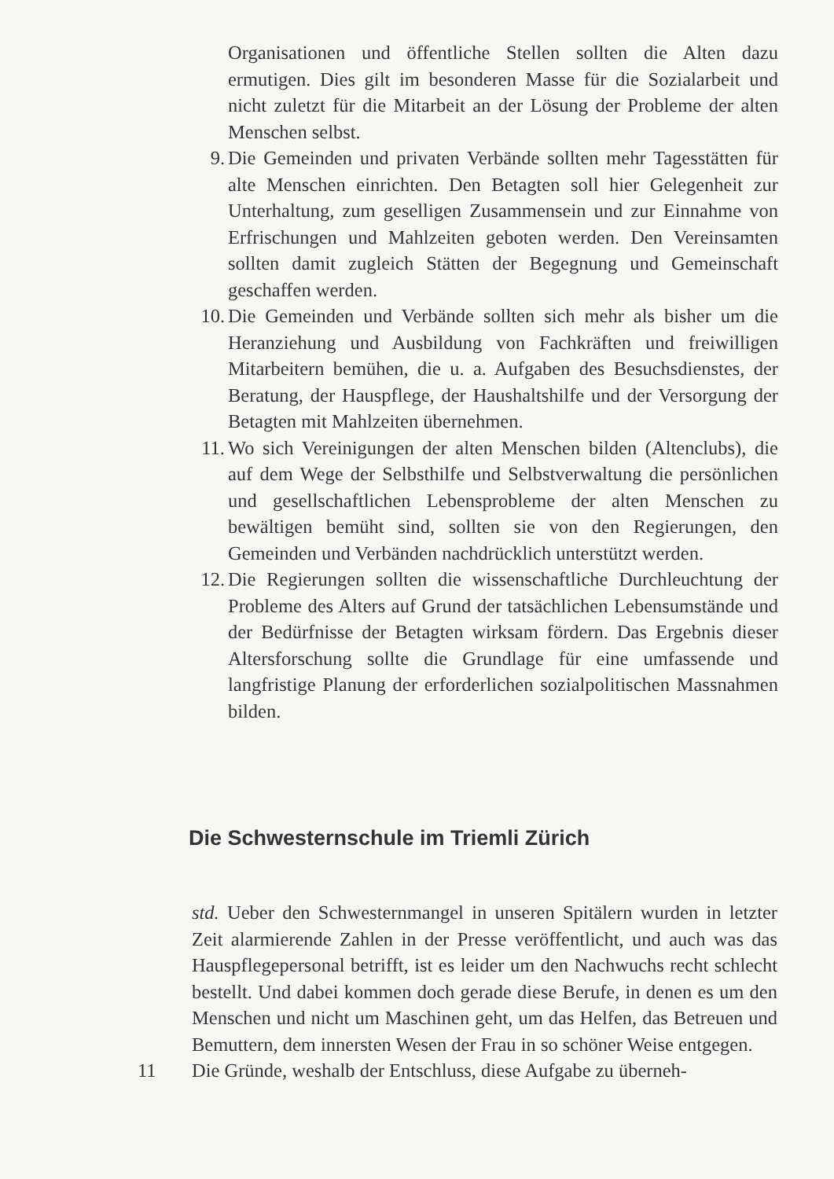Organisationen und öffentliche Stellen sollten die Alten dazu ermutigen. Dies gilt im besonderen Masse für die Sozialarbeit und nicht zuletzt für die Mitarbeit an der Lösung der Probleme der alten Menschen selbst.
9. Die Gemeinden und privaten Verbände sollten mehr Tagesstätten für alte Menschen einrichten. Den Betagten soll hier Gelegenheit zur Unterhaltung, zum geselligen Zusammensein und zur Einnahme von Erfrischungen und Mahlzeiten geboten werden. Den Vereinsamten sollten damit zugleich Stätten der Begegnung und Gemeinschaft geschaffen werden.
10.
Die Gemeinden und Verbände sollten sich mehr als bisher um die Heranziehung und Ausbildung von Fachkräften und freiwilligen Mitarbeitern bemühen, die u. a. Aufgaben des Besuchsdienstes, der Beratung, der Hauspflege, der Haushaltshilfe und der Versorgung der Betagten mit Mahlzeiten übernehmen.
11.
Wo sich Vereinigungen der alten Menschen bilden (Altenclubs), die auf dem Wege der Selbsthilfe und Selbstverwaltung die persönlichen und gesellschaftlichen Lebensprobleme der alten Menschen zu bewältigen bemüht sind, sollten sie von den Regierungen, den Gemeinden und Verbänden nachdrücklich unterstützt werden.
12.
Die Regierungen sollten die wissenschaftliche Durchleuchtung der Probleme des Alters auf Grund der tatsächlichen Lebensumstände und der Bedürfnisse der Betagten wirksam fördern. Das Ergebnis dieser Altersforschung sollte die Grundlage für eine umfassende und langfristige Planung der erforderlichen sozialpolitischen Massnahmen bilden.
Die Schwesternschule im Triemli Zürich
std. Ueber den Schwesternmangel in unseren Spitälern wurden in letzter Zeit alarmierende Zahlen in der Presse veröffentlicht, und auch was das Hauspflegepersonal betrifft, ist es leider um den Nachwuchs recht schlecht bestellt. Und dabei kommen doch gerade diese Berufe, in denen es um den Menschen und nicht um Maschinen geht, um das Helfen, das Betreuen und Bemuttern, dem innersten Wesen der Frau in so schöner Weise entgegen.
11 Die Gründe, weshalb der Entschluss, diese Aufgabe zu überneh-